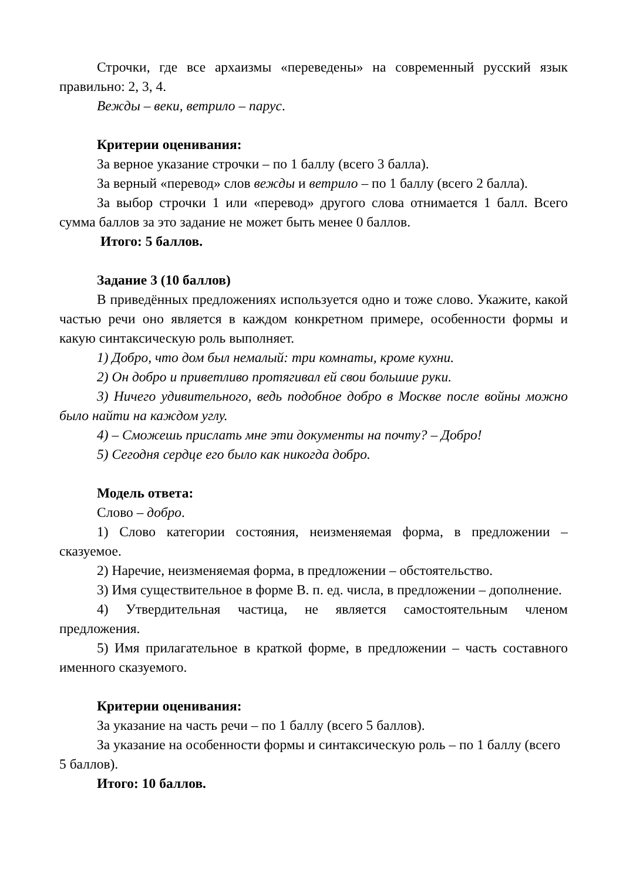Строчки, где все архаизмы «переведены» на современный русский язык правильно: 2, 3, 4.
Вежды – веки, ветрило – парус.
Критерии оценивания:
За верное указание строчки – по 1 баллу (всего 3 балла).
За верный «перевод» слов вежды и ветрило – по 1 баллу (всего 2 балла).
За выбор строчки 1 или «перевод» другого слова отнимается 1 балл. Всего сумма баллов за это задание не может быть менее 0 баллов.
Итого: 5 баллов.
Задание 3 (10 баллов)
В приведённых предложениях используется одно и тоже слово. Укажите, какой частью речи оно является в каждом конкретном примере, особенности формы и какую синтаксическую роль выполняет.
1) Добро, что дом был немалый: три комнаты, кроме кухни.
2) Он добро и приветливо протягивал ей свои большие руки.
3) Ничего удивительного, ведь подобное добро в Москве после войны можно было найти на каждом углу.
4) – Сможешь прислать мне эти документы на почту? – Добро!
5) Сегодня сердце его было как никогда добро.
Модель ответа:
Слово – добро.
1) Слово категории состояния, неизменяемая форма, в предложении – сказуемое.
2) Наречие, неизменяемая форма, в предложении – обстоятельство.
3) Имя существительное в форме В. п. ед. числа, в предложении – дополнение.
4) Утвердительная частица, не является самостоятельным членом предложения.
5) Имя прилагательное в краткой форме, в предложении – часть составного именного сказуемого.
Критерии оценивания:
За указание на часть речи – по 1 баллу (всего 5 баллов).
За указание на особенности формы и синтаксическую роль – по 1 баллу (всего 5 баллов).
Итого: 10 баллов.